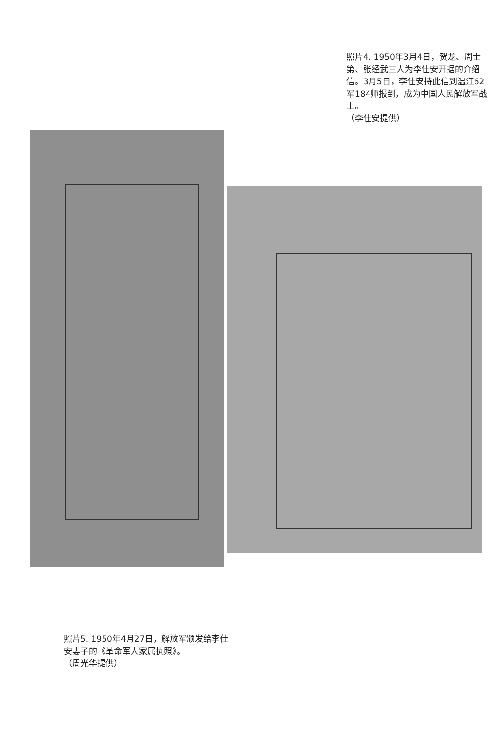照片4. 1950年3月4日，贺龙、周士第、张经武三人为李仕安开据的介绍信。3月5日，李仕安持此信到温江62军184师报到，成为中国人民解放军战士。
（李仕安提供）
照片5. 1950年4月27日，解放军颁发给李仕安妻子的《革命军人家属执照》。
（周光华提供）